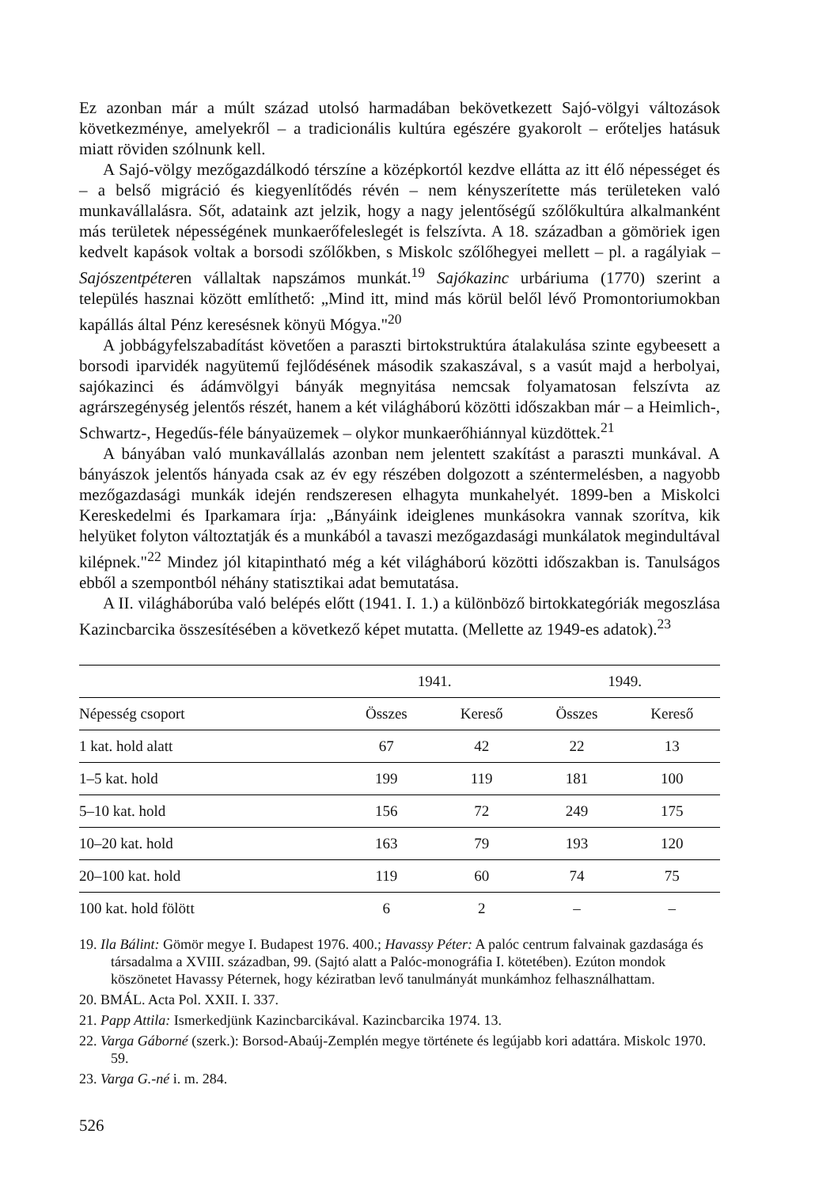Ez azonban már a múlt század utolsó harmadában bekövetkezett Sajó-völgyi változások következménye, amelyekről – a tradicionális kultúra egészére gyakorolt – erőteljes hatásuk miatt röviden szólnunk kell.
A Sajó-völgy mezőgazdálkodó térszíne a középkortól kezdve ellátta az itt élő népességet és – a belső migráció és kiegyenlítődés révén – nem kényszerítette más területeken való munkavállalásra. Sőt, adataink azt jelzik, hogy a nagy jelentőségű szőlőkultúra alkalmanként más területek népességének munkaerőfeleslegét is felszívta. A 18. században a gömöriek igen kedvelt kapások voltak a borsodi szőlőkben, s Miskolc szőlőhegyei mellett – pl. a ragályiak – Sajószentpéteren vállaltak napszámos munkát.<sup>19</sup> Sajókazinc urbáriuma (1770) szerint a település hasznai között említhető: „Mind itt, mind más körül belől lévő Promontoriumokban kapállás által Pénz keresésnek könyü Mógya."<sup>20</sup>
A jobbágyfelszabadítást követően a paraszti birtokstruktúra átalakulása szinte egybeesett a borsodi iparvidék nagyütemű fejlődésének második szakaszával, s a vasút majd a herbolyai, sajókazinci és ádámvölgyi bányák megnyitása nemcsak folyamatosan felszívta az agrárszegénység jelentős részét, hanem a két világháború közötti időszakban már – a Heimlich-, Schwartz-, Hegedűs-féle bányaüzemek – olykor munkaerőhiánnyal küzdöttek.<sup>21</sup>
A bányában való munkavállalás azonban nem jelentett szakítást a paraszti munkával. A bányászok jelentős hányada csak az év egy részében dolgozott a széntermelésben, a nagyobb mezőgazdasági munkák idején rendszeresen elhagyta munkahelyét. 1899-ben a Miskolci Kereskedelmi és Iparkamara írja: „Bányáink ideiglenes munkásokra vannak szorítva, kik helyüket folyton változtatják és a munkából a tavaszi mezőgazdasági munkálatok megindultával kilépnek."<sup>22</sup> Mindez jól kitapintható még a két világháború közötti időszakban is. Tanulságos ebből a szempontból néhány statisztikai adat bemutatása.
A II. világháborúba való belépés előtt (1941. I. 1.) a különböző birtokkategóriák megoszlása Kazincbarcika összesítésében a következő képet mutatta. (Mellette az 1949-es adatok).<sup>23</sup>
| | 1941. | | 1949. | |
| --- | --- | --- | --- | --- |
| Népesség csoport | Összes | Kereső | Összes | Kereső |
| 1 kat. hold alatt | 67 | 42 | 22 | 13 |
| 1–5 kat. hold | 199 | 119 | 181 | 100 |
| 5–10 kat. hold | 156 | 72 | 249 | 175 |
| 10–20 kat. hold | 163 | 79 | 193 | 120 |
| 20–100 kat. hold | 119 | 60 | 74 | 75 |
| 100 kat. hold fölött | 6 | 2 | – | – |
19. Ila Bálint: Gömör megye I. Budapest 1976. 400.; Havassy Péter: A palóc centrum falvainak gazdasága és társadalma a XVIII. században, 99. (Sajtó alatt a Palóc-monográfia I. kötetében). Ezúton mondok köszönetet Havassy Péternek, hogy kéziratban levő tanulmányát munkámhoz felhasználhattam.
20. BMÁL. Acta Pol. XXII. I. 337.
21. Papp Attila: Ismerkedjünk Kazincbarcikával. Kazincbarcika 1974. 13.
22. Varga Gáborné (szerk.): Borsod-Abaúj-Zemplén megye története és legújabb kori adattára. Miskolc 1970. 59.
23. Varga G.-né i. m. 284.
526